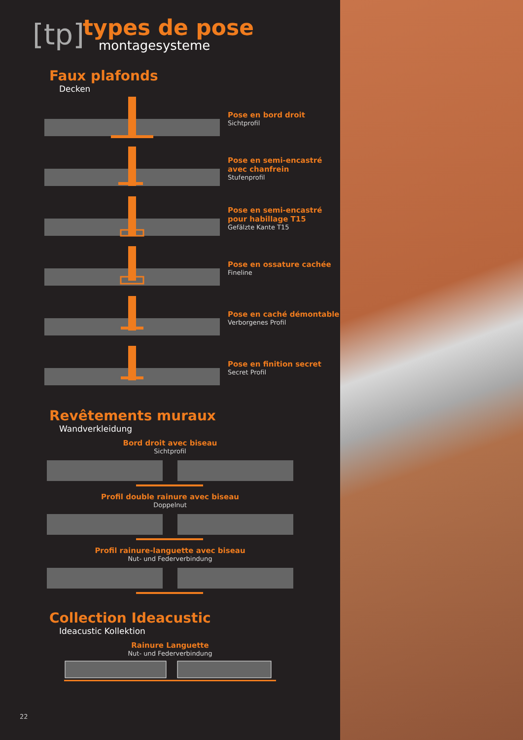[tp]
types de pose
montagesysteme
Faux plafonds
Decken
Pose en bord droit
Sichtprofil
Pose en semi-encastré avec chanfrein
Stufenprofil
Pose en semi-encastré pour habillage T15
Gefälzte Kante T15
Pose en ossature cachée
Fineline
Pose en caché démontable
Verborgenes Profil
Pose en finition secret
Secret Profil
Revêtements muraux
Wandverkleidung
Bord droit avec biseau
Sichtprofil
Profil double rainure avec biseau
Doppelnut
Profil rainure-languette avec biseau
Nut- und Federverbindung
Collection Ideacustic
Ideacustic Kollektion
Rainure Languette
Nut- und Federverbindung
22